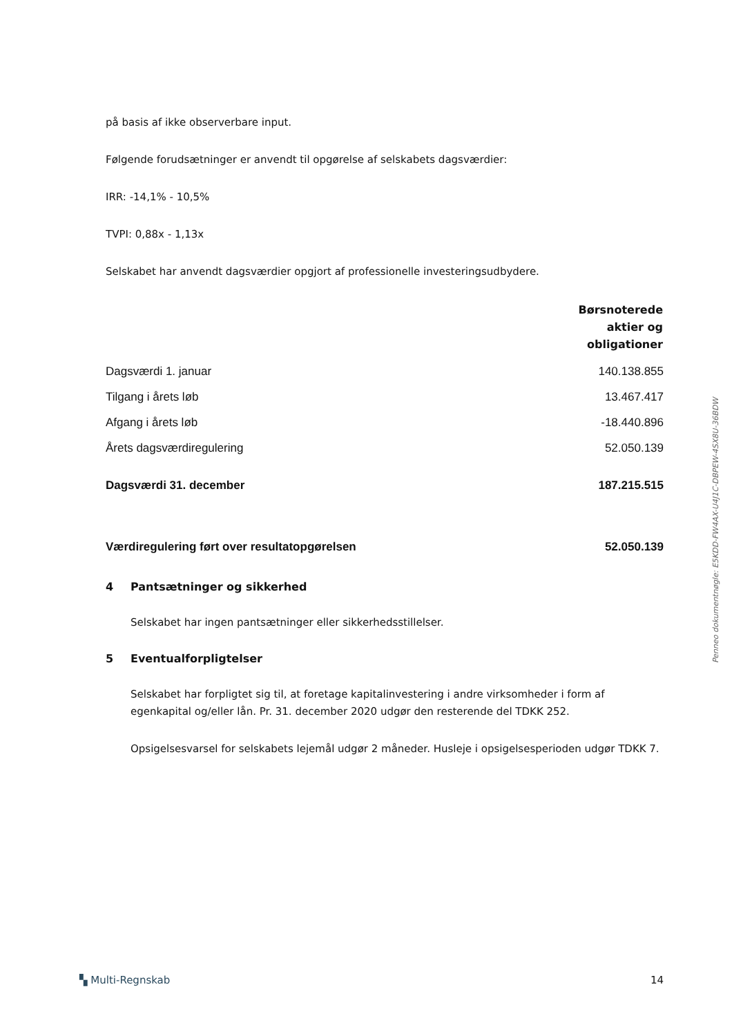på basis af ikke observerbare input.
Følgende forudsætninger er anvendt til opgørelse af selskabets dagsværdier:
IRR: -14,1% - 10,5%
TVPI: 0,88x - 1,13x
Selskabet har anvendt dagsværdier opgjort af professionelle investeringsudbydere.
| | Børsnoterede aktier og obligationer |
| --- | --- |
| Dagsværdi 1. januar | 140.138.855 |
| Tilgang i årets løb | 13.467.417 |
| Afgang i årets løb | -18.440.896 |
| Årets dagsværdiregulering | 52.050.139 |
| Dagsværdi 31. december | 187.215.515 |
| Værdiregulering ført over resultatopgørelsen | 52.050.139 |
4 Pantsætninger og sikkerhed
Selskabet har ingen pantsætninger eller sikkerhedsstillelser.
5 Eventualforpligtelser
Selskabet har forpligtet sig til, at foretage kapitalinvestering i andre virksomheder i form af egenkapital og/eller lån. Pr. 31. december 2020 udgør den resterende del TDKK 252.
Opsigelsesvarsel for selskabets lejemål udgør 2 måneder. Husleje i opsigelsesperioden udgør TDKK 7.
Penneo dokumentnøgle: E5KDD-FW4AX-U4J1C-DBPEW-4SX8U-36BDW
▚ Multi-Regnskab 14